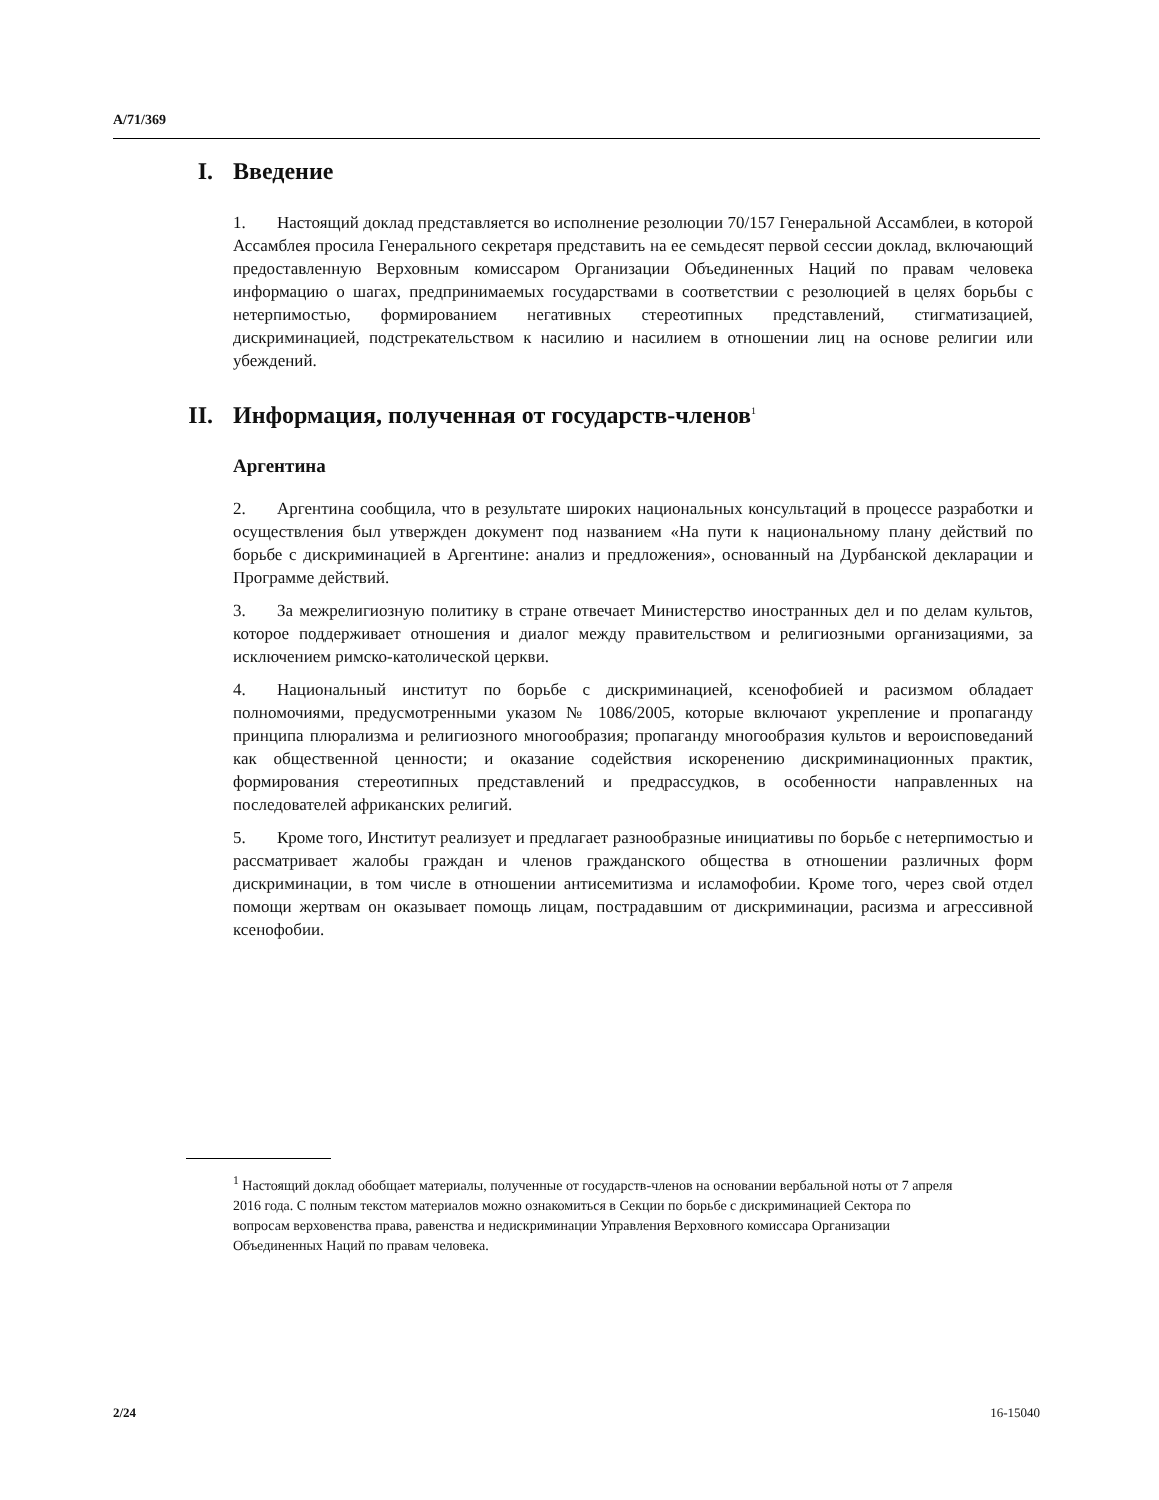A/71/369
I. Введение
1. Настоящий доклад представляется во исполнение резолюции 70/157 Генеральной Ассамблеи, в которой Ассамблея просила Генерального секретаря представить на ее семьдесят первой сессии доклад, включающий предоставленную Верховным комиссаром Организации Объединенных Наций по правам человека информацию о шагах, предпринимаемых государствами в соответствии с резолюцией в целях борьбы с нетерпимостью, формированием негативных стереотипных представлений, стигматизацией, дискриминацией, подстрекательством к насилию и насилием в отношении лиц на основе религии или убеждений.
II. Информация, полученная от государств-членов<sup>1</sup>
Аргентина
2. Аргентина сообщила, что в результате широких национальных консультаций в процессе разработки и осуществления был утвержден документ под названием «На пути к национальному плану действий по борьбе с дискриминацией в Аргентине: анализ и предложения», основанный на Дурбанской декларации и Программе действий.
3. За межрелигиозную политику в стране отвечает Министерство иностранных дел и по делам культов, которое поддерживает отношения и диалог между правительством и религиозными организациями, за исключением римско-католической церкви.
4. Национальный институт по борьбе с дискриминацией, ксенофобией и расизмом обладает полномочиями, предусмотренными указом № 1086/2005, которые включают укрепление и пропаганду принципа плюрализма и религиозного многообразия; пропаганду многообразия культов и вероисповеданий как общественной ценности; и оказание содействия искоренению дискриминационных практик, формирования стереотипных представлений и предрассудков, в особенности направленных на последователей африканских религий.
5. Кроме того, Институт реализует и предлагает разнообразные инициативы по борьбе с нетерпимостью и рассматривает жалобы граждан и членов гражданского общества в отношении различных форм дискриминации, в том числе в отношении антисемитизма и исламофобии. Кроме того, через свой отдел помощи жертвам он оказывает помощь лицам, пострадавшим от дискриминации, расизма и агрессивной ксенофобии.
<sup>1</sup> Настоящий доклад обобщает материалы, полученные от государств-членов на основании вербальной ноты от 7 апреля 2016 года. С полным текстом материалов можно ознакомиться в Секции по борьбе с дискриминацией Сектора по вопросам верховенства права, равенства и недискриминации Управления Верховного комиссара Организации Объединенных Наций по правам человека.
2/24 16-15040